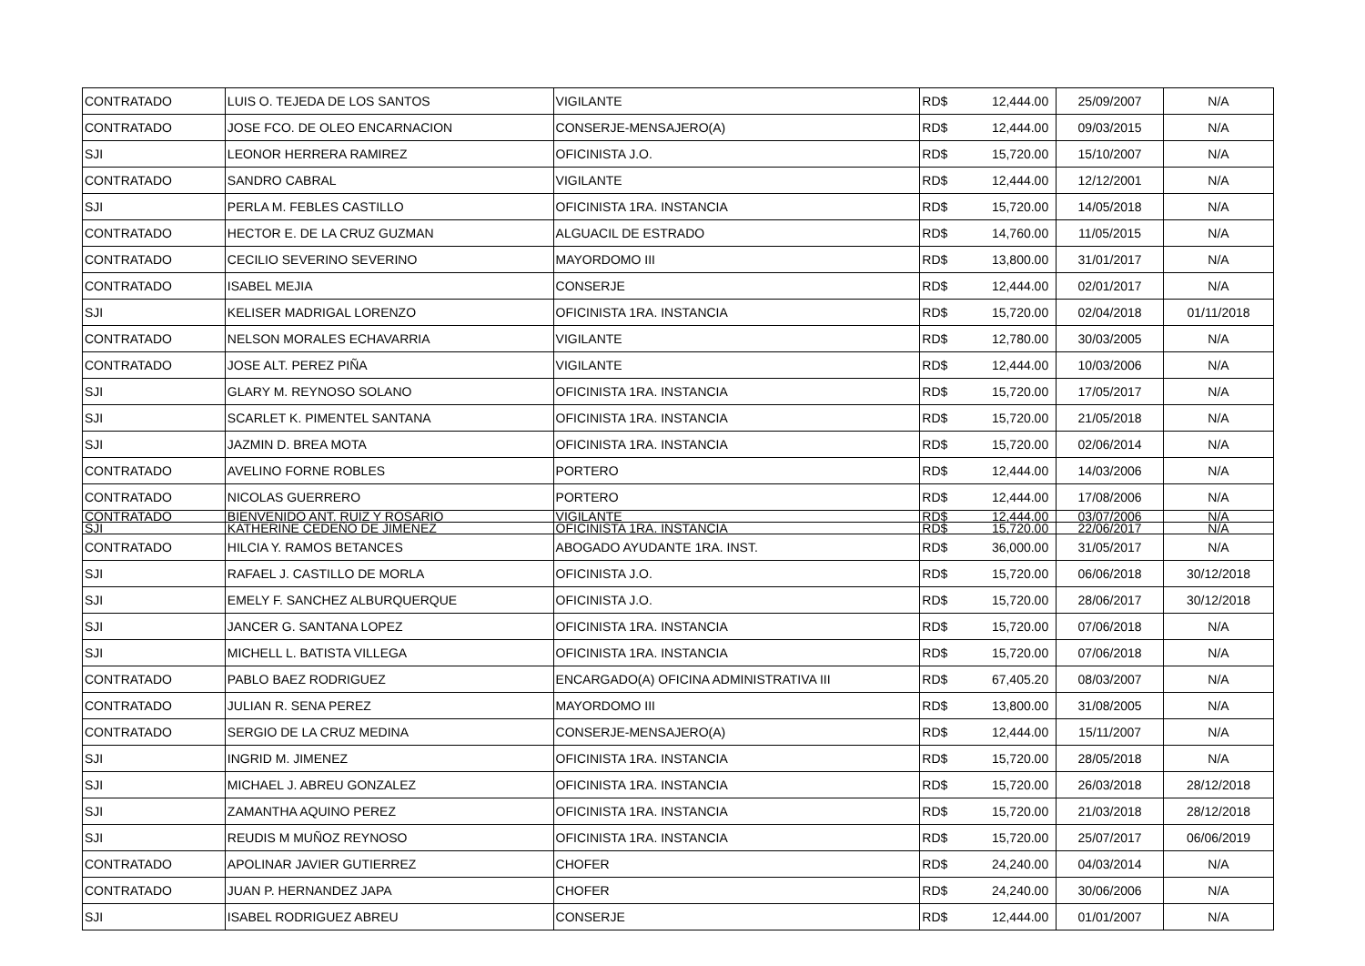| CONTRATADO | LUIS O. TEJEDA DE LOS SANTOS | VIGILANTE | RD$ | 12,444.00 | 25/09/2007 | N/A |
| CONTRATADO | JOSE FCO. DE OLEO ENCARNACION | CONSERJE-MENSAJERO(A) | RD$ | 12,444.00 | 09/03/2015 | N/A |
| SJI | LEONOR HERRERA RAMIREZ | OFICINISTA J.O. | RD$ | 15,720.00 | 15/10/2007 | N/A |
| CONTRATADO | SANDRO CABRAL | VIGILANTE | RD$ | 12,444.00 | 12/12/2001 | N/A |
| SJI | PERLA M. FEBLES CASTILLO | OFICINISTA 1RA. INSTANCIA | RD$ | 15,720.00 | 14/05/2018 | N/A |
| CONTRATADO | HECTOR E. DE LA CRUZ GUZMAN | ALGUACIL DE ESTRADO | RD$ | 14,760.00 | 11/05/2015 | N/A |
| CONTRATADO | CECILIO SEVERINO SEVERINO | MAYORDOMO III | RD$ | 13,800.00 | 31/01/2017 | N/A |
| CONTRATADO | ISABEL MEJIA | CONSERJE | RD$ | 12,444.00 | 02/01/2017 | N/A |
| SJI | KELISER MADRIGAL LORENZO | OFICINISTA 1RA. INSTANCIA | RD$ | 15,720.00 | 02/04/2018 | 01/11/2018 |
| CONTRATADO | NELSON MORALES ECHAVARRIA | VIGILANTE | RD$ | 12,780.00 | 30/03/2005 | N/A |
| CONTRATADO | JOSE ALT. PEREZ PIÑA | VIGILANTE | RD$ | 12,444.00 | 10/03/2006 | N/A |
| SJI | GLARY M. REYNOSO SOLANO | OFICINISTA 1RA. INSTANCIA | RD$ | 15,720.00 | 17/05/2017 | N/A |
| SJI | SCARLET K. PIMENTEL SANTANA | OFICINISTA 1RA. INSTANCIA | RD$ | 15,720.00 | 21/05/2018 | N/A |
| SJI | JAZMIN D. BREA MOTA | OFICINISTA 1RA. INSTANCIA | RD$ | 15,720.00 | 02/06/2014 | N/A |
| CONTRATADO | AVELINO FORNE ROBLES | PORTERO | RD$ | 12,444.00 | 14/03/2006 | N/A |
| CONTRATADO | NICOLAS GUERRERO | PORTERO | RD$ | 12,444.00 | 17/08/2006 | N/A |
| CONTRATADO | BIENVENIDO ANT. RUIZ Y ROSARIO | VIGILANTE | RD$ | 12,444.00 | 03/07/2006 | N/A |
| SJI | KATHERINE CEDEÑO DE JIMENEZ | OFICINISTA 1RA. INSTANCIA | RD$ | 15,720.00 | 22/06/2017 | N/A |
| CONTRATADO | HILCIA Y. RAMOS BETANCES | ABOGADO AYUDANTE 1RA. INST. | RD$ | 36,000.00 | 31/05/2017 | N/A |
| SJI | RAFAEL J. CASTILLO DE MORLA | OFICINISTA J.O. | RD$ | 15,720.00 | 06/06/2018 | 30/12/2018 |
| SJI | EMELY F. SANCHEZ ALBURQUERQUE | OFICINISTA J.O. | RD$ | 15,720.00 | 28/06/2017 | 30/12/2018 |
| SJI | JANCER G. SANTANA LOPEZ | OFICINISTA 1RA. INSTANCIA | RD$ | 15,720.00 | 07/06/2018 | N/A |
| SJI | MICHELL L. BATISTA VILLEGA | OFICINISTA 1RA. INSTANCIA | RD$ | 15,720.00 | 07/06/2018 | N/A |
| CONTRATADO | PABLO BAEZ RODRIGUEZ | ENCARGADO(A) OFICINA ADMINISTRATIVA III | RD$ | 67,405.20 | 08/03/2007 | N/A |
| CONTRATADO | JULIAN R. SENA PEREZ | MAYORDOMO III | RD$ | 13,800.00 | 31/08/2005 | N/A |
| CONTRATADO | SERGIO DE LA CRUZ MEDINA | CONSERJE-MENSAJERO(A) | RD$ | 12,444.00 | 15/11/2007 | N/A |
| SJI | INGRID M. JIMENEZ | OFICINISTA 1RA. INSTANCIA | RD$ | 15,720.00 | 28/05/2018 | N/A |
| SJI | MICHAEL J. ABREU GONZALEZ | OFICINISTA 1RA. INSTANCIA | RD$ | 15,720.00 | 26/03/2018 | 28/12/2018 |
| SJI | ZAMANTHA AQUINO PEREZ | OFICINISTA 1RA. INSTANCIA | RD$ | 15,720.00 | 21/03/2018 | 28/12/2018 |
| SJI | REUDIS M MUÑOZ REYNOSO | OFICINISTA 1RA. INSTANCIA | RD$ | 15,720.00 | 25/07/2017 | 06/06/2019 |
| CONTRATADO | APOLINAR JAVIER GUTIERREZ | CHOFER | RD$ | 24,240.00 | 04/03/2014 | N/A |
| CONTRATADO | JUAN P. HERNANDEZ JAPA | CHOFER | RD$ | 24,240.00 | 30/06/2006 | N/A |
| SJI | ISABEL RODRIGUEZ ABREU | CONSERJE | RD$ | 12,444.00 | 01/01/2007 | N/A |